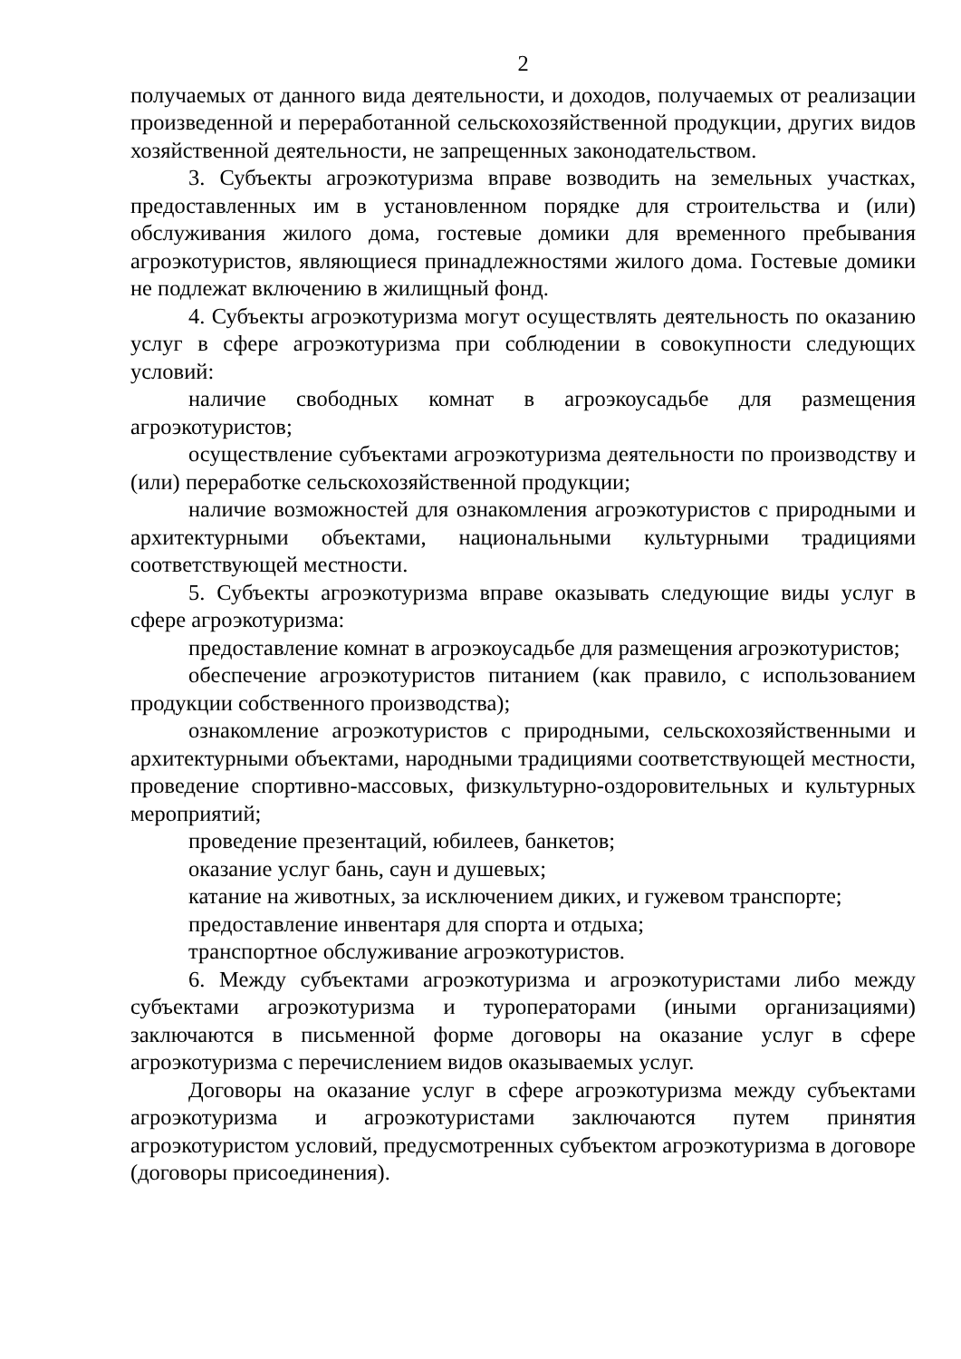2
получаемых от данного вида деятельности, и доходов, получаемых от реализации произведенной и переработанной сельскохозяйственной продукции, других видов хозяйственной деятельности, не запрещенных законодательством.
3. Субъекты агроэкотуризма вправе возводить на земельных участках, предоставленных им в установленном порядке для строительства и (или) обслуживания жилого дома, гостевые домики для временного пребывания агроэкотуристов, являющиеся принадлежностями жилого дома. Гостевые домики не подлежат включению в жилищный фонд.
4. Субъекты агроэкотуризма могут осуществлять деятельность по оказанию услуг в сфере агроэкотуризма при соблюдении в совокупности следующих условий:
наличие свободных комнат в агроэкоусадьбе для размещения агроэкотуристов;
осуществление субъектами агроэкотуризма деятельности по производству и (или) переработке сельскохозяйственной продукции;
наличие возможностей для ознакомления агроэкотуристов с природными и архитектурными объектами, национальными культурными традициями соответствующей местности.
5. Субъекты агроэкотуризма вправе оказывать следующие виды услуг в сфере агроэкотуризма:
предоставление комнат в агроэкоусадьбе для размещения агроэкотуристов;
обеспечение агроэкотуристов питанием (как правило, с использованием продукции собственного производства);
ознакомление агроэкотуристов с природными, сельскохозяйственными и архитектурными объектами, народными традициями соответствующей местности, проведение спортивно-массовых, физкультурно-оздоровительных и культурных мероприятий;
проведение презентаций, юбилеев, банкетов;
оказание услуг бань, саун и душевых;
катание на животных, за исключением диких, и гужевом транспорте;
предоставление инвентаря для спорта и отдыха;
транспортное обслуживание агроэкотуристов.
6. Между субъектами агроэкотуризма и агроэкотуристами либо между субъектами агроэкотуризма и туроператорами (иными организациями) заключаются в письменной форме договоры на оказание услуг в сфере агроэкотуризма с перечислением видов оказываемых услуг.
Договоры на оказание услуг в сфере агроэкотуризма между субъектами агроэкотуризма и агроэкотуристами заключаются путем принятия агроэкотуристом условий, предусмотренных субъектом агроэкотуризма в договоре (договоры присоединения).